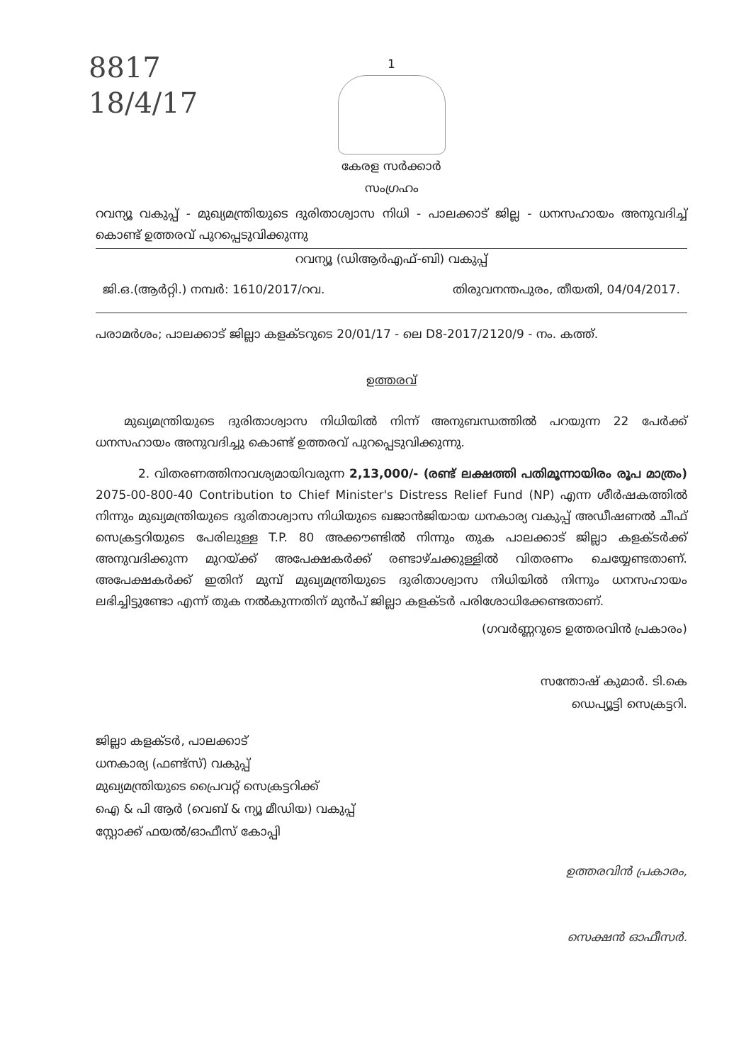8817
18/4/17
1
കേരള സർക്കാർ
സംഗ്രഹം
റവന്യൂ വകുപ്പ് - മുഖ്യമന്ത്രിയുടെ ദുരിതാശ്വാസ നിധി - പാലക്കാട് ജില്ല - ധനസഹായം അനുവദിച്ച് കൊണ്ട് ഉത്തരവ് പുറപ്പെടുവിക്കുന്നു
റവന്യൂ (ഡിആർഎഫ്-ബി) വകുപ്പ്
ജി.ഒ.(ആർറ്റി.) നമ്പർ: 1610/2017/റവ. തിരുവനന്തപുരം, തീയതി, 04/04/2017.
പരാമർശം; പാലക്കാട് ജില്ലാ കളക്ടറുടെ 20/01/17 - ലെ D8-2017/2120/9 - നം. കത്ത്.
ഉത്തരവ്
മുഖ്യമന്ത്രിയുടെ ദുരിതാശ്വാസ നിധിയിൽ നിന്ന് അനുബന്ധത്തിൽ പറയുന്ന 22 പേർക്ക് ധനസഹായം അനുവദിച്ചു കൊണ്ട് ഉത്തരവ് പുറപ്പെടുവിക്കുന്നു.
2. വിതരണത്തിനാവശ്യമായിവരുന്ന 2,13,000/- (രണ്ട് ലക്ഷത്തി പതിമൂന്നായിരം രൂപ മാത്രം) 2075-00-800-40 Contribution to Chief Minister's Distress Relief Fund (NP) എന്ന ശീർഷകത്തിൽ നിന്നും മുഖ്യമന്ത്രിയുടെ ദുരിതാശ്വാസ നിധിയുടെ ഖജാൻജിയായ ധനകാര്യ വകുപ്പ് അഡീഷണൽ ചീഫ് സെക്രട്ടറിയുടെ പേരിലുള്ള T.P. 80 അക്കൗണ്ടിൽ നിന്നും തുക പാലക്കാട് ജില്ലാ കളക്ടർക്ക് അനുവദിക്കുന്ന മുറയ്ക്ക് അപേക്ഷകർക്ക് രണ്ടാഴ്ചക്കുള്ളിൽ വിതരണം ചെയ്യേണ്ടതാണ്. അപേക്ഷകർക്ക് ഇതിന് മുമ്പ് മുഖ്യമന്ത്രിയുടെ ദുരിതാശ്വാസ നിധിയിൽ നിന്നും ധനസഹായം ലഭിച്ചിട്ടുണ്ടോ എന്ന് തുക നൽകുന്നതിന് മുൻപ് ജില്ലാ കളക്ടർ പരിശോധിക്കേണ്ടതാണ്.
(ഗവർണ്ണറുടെ ഉത്തരവിൻ പ്രകാരം)
സന്തോഷ് കുമാർ. ടി.കെ
ഡെപ്യൂട്ടി സെക്രട്ടറി.
ജില്ലാ കളക്ടർ, പാലക്കാട്
ധനകാര്യ (ഫണ്ട്സ്) വകുപ്പ്
മുഖ്യമന്ത്രിയുടെ പ്രൈവറ്റ് സെക്രട്ടറിക്ക്
ഐ & പി ആർ (വെബ് & ന്യൂ മീഡിയ) വകുപ്പ്
സ്റ്റോക്ക് ഫയൽ/ഓഫീസ് കോപ്പി
ഉത്തരവിൻ പ്രകാരം,
സെക്ഷൻ ഓഫീസർ.